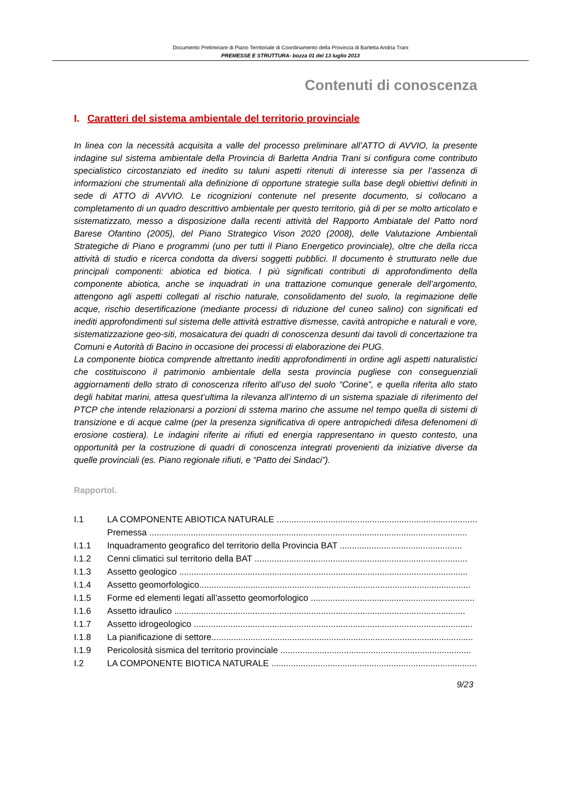Documento Preliminare di Piano Territoriale di Coordinamento della Provincia di Barletta Andria Trani
PREMESSE E STRUTTURA- bozza 01 del 13 luglio 2013
Contenuti di conoscenza
I. Caratteri del sistema ambientale del territorio provinciale
In linea con la necessità acquisita a valle del processo preliminare all’ATTO di AVVIO, la presente indagine sul sistema ambientale della Provincia di Barletta Andria Trani si configura come contributo specialistico circostanziato ed inedito su taluni aspetti ritenuti di interesse sia per l’assenza di informazioni che strumentali alla definizione di opportune strategie sulla base degli obiettivi definiti in sede di ATTO di AVVIO. Le ricognizioni contenute nel presente documento, si collocano a completamento di un quadro descrittivo ambientale per questo territorio, già di per se molto articolato e sistematizzato, messo a disposizione dalla recenti attività del Rapporto Ambiatale del Patto nord Barese Ofantino (2005), del Piano Strategico Vison 2020 (2008), delle Valutazione Ambientali Strategiche di Piano e programmi (uno per tutti il Piano Energetico provinciale), oltre che della ricca attività di studio e ricerca condotta da diversi soggetti pubblici. Il documento è strutturato nelle due principali componenti: abiotica ed biotica. I più significati contributi di approfondimento della componente abiotica, anche se inquadrati in una trattazione comunque generale dell’argomento, attengono agli aspetti collegati al rischio naturale, consolidamento del suolo, la regimazione delle acque, rischio desertificazione (mediante processi di riduzione del cuneo salino) con significati ed inediti approfondimenti sul sistema delle attività estrattive dismesse, cavità antropiche e naturali e vore, sistematizzazione geo-siti, mosaicatura dei quadri di conoscenza desunti dai tavoli di concertazione tra Comuni e Autorità di Bacino in occasione dei processi di elaborazione dei PUG.
La componente biotica comprende altrettanto inediti approfondimenti in ordine agli aspetti naturalistici che costituiscono il patrimonio ambientale della sesta provincia pugliese con conseguenziali aggiornamenti dello strato di conoscenza riferito all’uso del suolo “Corine”, e quella riferita allo stato degli habitat marini, attesa quest’ultima la rilevanza all’interno di un sistema spaziale di riferimento del PTCP che intende relazionarsi a porzioni di sstema marino che assume nel tempo quella di sistemi di transizione e di acque calme (per la presenza significativa di opere antropichedi difesa defenomeni di erosione costiera). Le indagini riferite ai rifiuti ed energia rappresentano in questo contesto, una opportunità per la costruzione di quadri di conoscenza integrati provenienti da iniziative diverse da quelle provinciali (es. Piano regionale rifiuti, e “Patto dei Sindaci”).
RapportoI.
I.1 LA COMPONENTE ABIOTICA NATURALE ..............................................................................................
Premessa ..................................................................................................................................
I.1.1 Inquadramento geografico del territorio della Provincia BAT ..................................................
I.1.2 Cenni climatici sul territorio della BAT .......................................................................................
I.1.3 Assetto geologico ......................................................................................................................
I.1.4 Assetto geomorfologico...............................................................................................................
I.1.5 Forme ed elementi legati all’assetto geomorfologico ...................................................................
I.1.6 Assetto idraulico .......................................................................................................................
I.1.7 Assetto idrogeologico ..................................................................................................................
I.1.8 La pianificazione di settore...........................................................................................................
I.1.9 Pericolosità sismica del territorio provinciale ..............................................................................
I.2 LA COMPONENTE BIOTICA NATURALE ......................................................................................
9/23